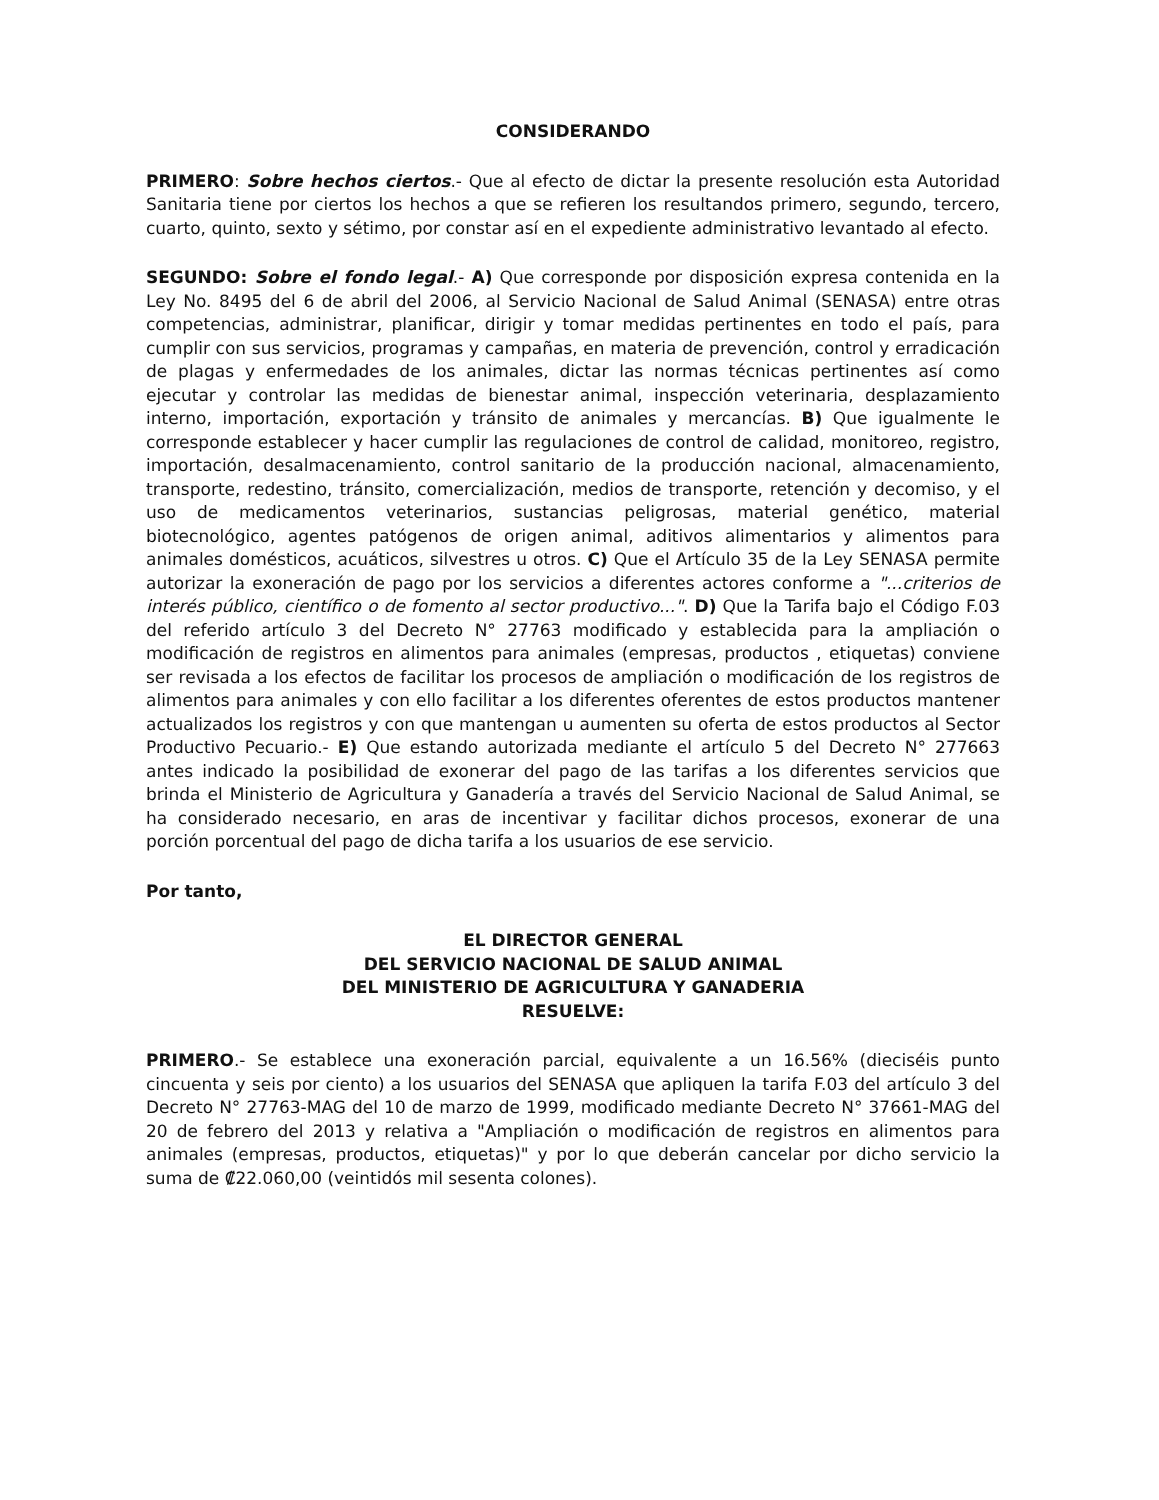CONSIDERANDO
PRIMERO: Sobre hechos ciertos.- Que al efecto de dictar la presente resolución esta Autoridad Sanitaria tiene por ciertos los hechos a que se refieren los resultandos primero, segundo, tercero, cuarto, quinto, sexto y sétimo, por constar así en el expediente administrativo levantado al efecto.
SEGUNDO: Sobre el fondo legal.- A) Que corresponde por disposición expresa contenida en la Ley No. 8495 del 6 de abril del 2006, al Servicio Nacional de Salud Animal (SENASA) entre otras competencias, administrar, planificar, dirigir y tomar medidas pertinentes en todo el país, para cumplir con sus servicios, programas y campañas, en materia de prevención, control y erradicación de plagas y enfermedades de los animales, dictar las normas técnicas pertinentes así como ejecutar y controlar las medidas de bienestar animal, inspección veterinaria, desplazamiento interno, importación, exportación y tránsito de animales y mercancías. B) Que igualmente le corresponde establecer y hacer cumplir las regulaciones de control de calidad, monitoreo, registro, importación, desalmacenamiento, control sanitario de la producción nacional, almacenamiento, transporte, redestino, tránsito, comercialización, medios de transporte, retención y decomiso, y el uso de medicamentos veterinarios, sustancias peligrosas, material genético, material biotecnológico, agentes patógenos de origen animal, aditivos alimentarios y alimentos para animales domésticos, acuáticos, silvestres u otros. C) Que el Artículo 35 de la Ley SENASA permite autorizar la exoneración de pago por los servicios a diferentes actores conforme a "...criterios de interés público, científico o de fomento al sector productivo...". D) Que la Tarifa bajo el Código F.03 del referido artículo 3 del Decreto N° 27763 modificado y establecida para la ampliación o modificación de registros en alimentos para animales (empresas, productos , etiquetas) conviene ser revisada a los efectos de facilitar los procesos de ampliación o modificación de los registros de alimentos para animales y con ello facilitar a los diferentes oferentes de estos productos mantener actualizados los registros y con que mantengan u aumenten su oferta de estos productos al Sector Productivo Pecuario.- E) Que estando autorizada mediante el artículo 5 del Decreto N° 277663 antes indicado la posibilidad de exonerar del pago de las tarifas a los diferentes servicios que brinda el Ministerio de Agricultura y Ganadería a través del Servicio Nacional de Salud Animal, se ha considerado necesario, en aras de incentivar y facilitar dichos procesos, exonerar de una porción porcentual del pago de dicha tarifa a los usuarios de ese servicio.
Por tanto,
EL DIRECTOR GENERAL
DEL SERVICIO NACIONAL DE SALUD ANIMAL
DEL MINISTERIO DE AGRICULTURA Y GANADERIA
RESUELVE:
PRIMERO.- Se establece una exoneración parcial, equivalente a un 16.56% (dieciséis punto cincuenta y seis por ciento) a los usuarios del SENASA que apliquen la tarifa F.03 del artículo 3 del Decreto N° 27763-MAG del 10 de marzo de 1999, modificado mediante Decreto N° 37661-MAG del 20 de febrero del 2013 y relativa a "Ampliación o modificación de registros en alimentos para animales (empresas, productos, etiquetas)" y por lo que deberán cancelar por dicho servicio la suma de ₡22.060,00 (veintidós mil sesenta colones).